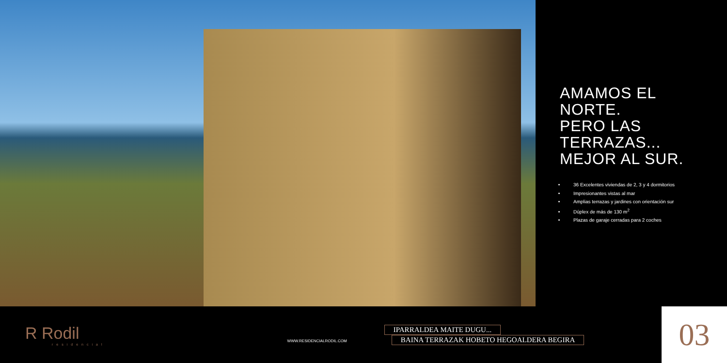AMAMOS EL NORTE.
PERO LAS TERRAZAS...
MEJOR AL SUR.
36 Excelentes viviendas de 2, 3 y 4 dormitorios
Impresionantes vistas al mar
Amplias terrazas y jardines con orientación sur
Dúplex de más de 130 m<sup>2</sup>
Plazas de garaje cerradas para 2 coches
R Rodil
residencial
WWW.RESIDENCIALRODIL.COM
IPARRALDEA MAITE DUGU...
BAINA TERRAZAK HOBETO HEGOALDERA BEGIRA
03